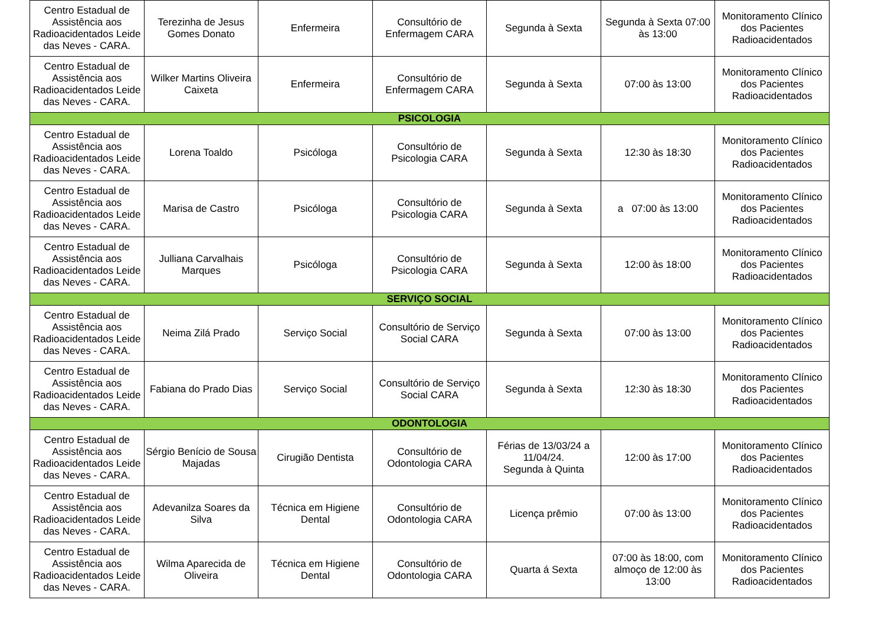| Centro Estadual de Assistência aos Radioacidentados Leide das Neves - CARA. | Terezinha de Jesus Gomes Donato | Enfermeira | Consultório de Enfermagem CARA | Segunda à Sexta | Segunda à Sexta 07:00 às 13:00 | Monitoramento Clínico dos Pacientes Radioacidentados |
| Centro Estadual de Assistência aos Radioacidentados Leide das Neves - CARA. | Wilker Martins Oliveira Caixeta | Enfermeira | Consultório de Enfermagem CARA | Segunda à Sexta | 07:00 às 13:00 | Monitoramento Clínico dos Pacientes Radioacidentados |
| PSICOLOGIA | | | | | | |
| Centro Estadual de Assistência aos Radioacidentados Leide das Neves - CARA. | Lorena Toaldo | Psicóloga | Consultório de Psicologia CARA | Segunda à Sexta | 12:30 às 18:30 | Monitoramento Clínico dos Pacientes Radioacidentados |
| Centro Estadual de Assistência aos Radioacidentados Leide das Neves - CARA. | Marisa de Castro | Psicóloga | Consultório de Psicologia CARA | Segunda à Sexta | a 07:00 às 13:00 | Monitoramento Clínico dos Pacientes Radioacidentados |
| Centro Estadual de Assistência aos Radioacidentados Leide das Neves - CARA. | Julliana Carvalhais Marques | Psicóloga | Consultório de Psicologia CARA | Segunda à Sexta | 12:00 às 18:00 | Monitoramento Clínico dos Pacientes Radioacidentados |
| SERVIÇO SOCIAL | | | | | | |
| Centro Estadual de Assistência aos Radioacidentados Leide das Neves - CARA. | Neima Zilá Prado | Serviço Social | Consultório de Serviço Social CARA | Segunda à Sexta | 07:00 às 13:00 | Monitoramento Clínico dos Pacientes Radioacidentados |
| Centro Estadual de Assistência aos Radioacidentados Leide das Neves - CARA. | Fabiana do Prado Dias | Serviço Social | Consultório de Serviço Social CARA | Segunda à Sexta | 12:30 às 18:30 | Monitoramento Clínico dos Pacientes Radioacidentados |
| ODONTOLOGIA | | | | | | |
| Centro Estadual de Assistência aos Radioacidentados Leide das Neves - CARA. | Sérgio Benício de Sousa Majadas | Cirugião Dentista | Consultório de Odontologia CARA | Férias de 13/03/24 a 11/04/24. Segunda à Quinta | 12:00 às 17:00 | Monitoramento Clínico dos Pacientes Radioacidentados |
| Centro Estadual de Assistência aos Radioacidentados Leide das Neves - CARA. | Adevanilza Soares da Silva | Técnica em Higiene Dental | Consultório de Odontologia CARA | Licença prêmio | 07:00 às 13:00 | Monitoramento Clínico dos Pacientes Radioacidentados |
| Centro Estadual de Assistência aos Radioacidentados Leide das Neves - CARA. | Wilma Aparecida de Oliveira | Técnica em Higiene Dental | Consultório de Odontologia CARA | Quarta á Sexta | 07:00 às 18:00, com almoço de 12:00 às 13:00 | Monitoramento Clínico dos Pacientes Radioacidentados |